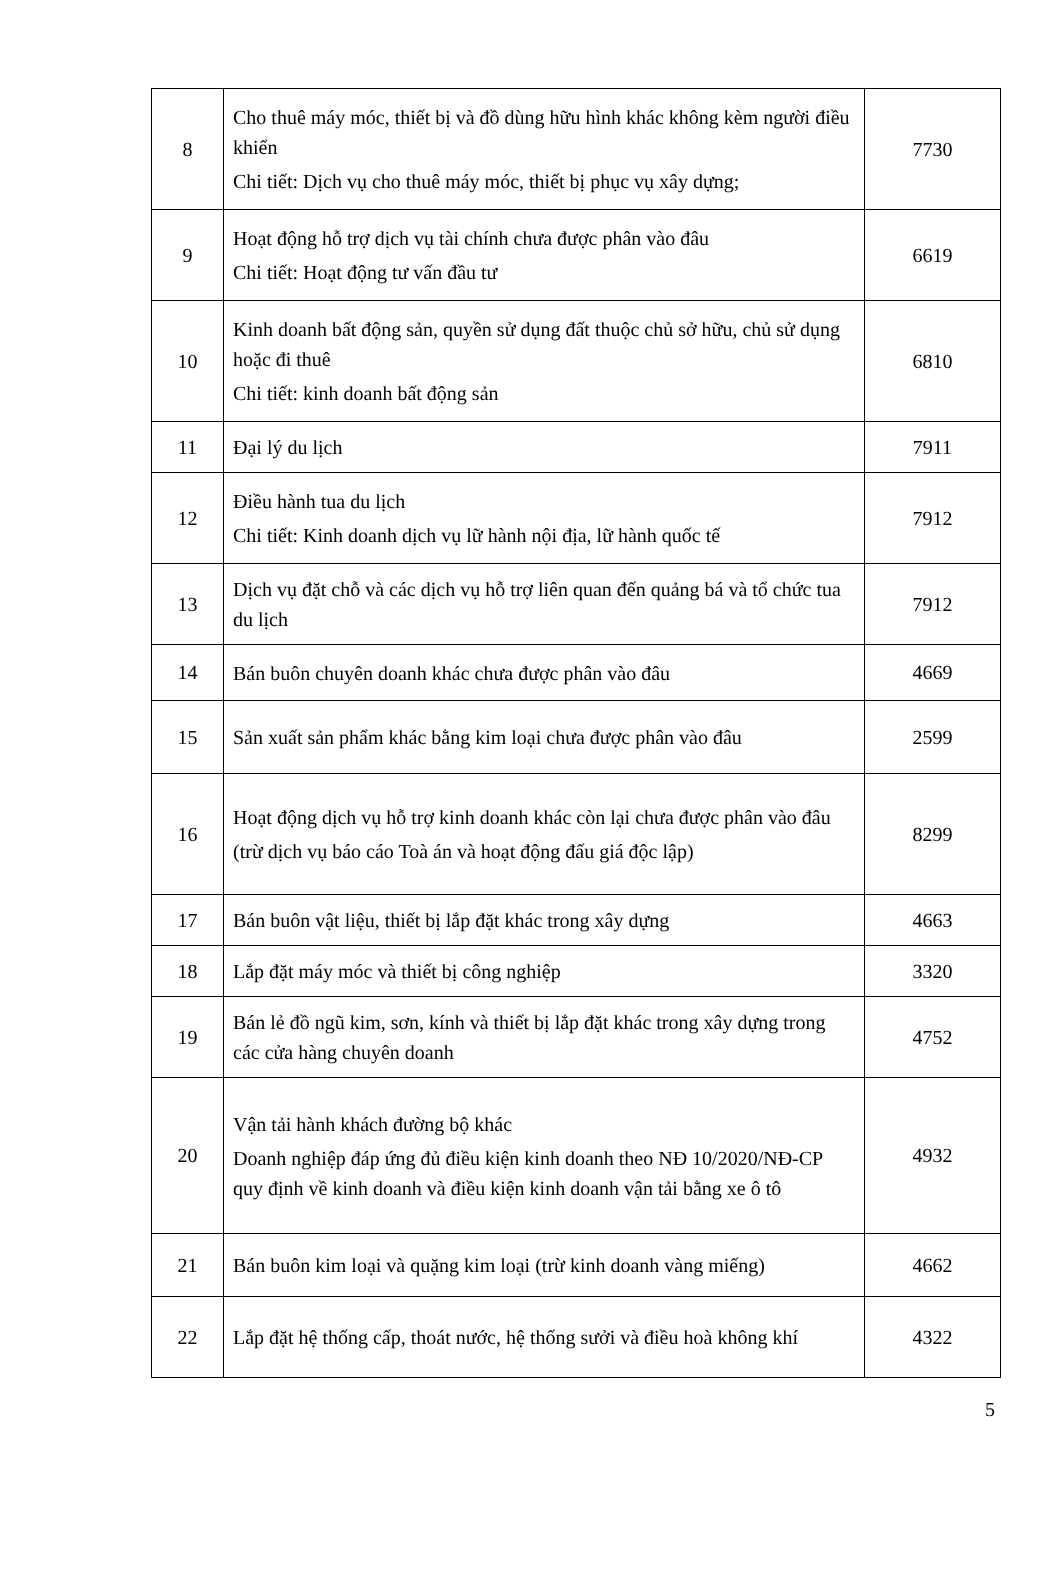| 8 | Cho thuê máy móc, thiết bị và đồ dùng hữu hình khác không kèm người điều khiển Chi tiết: Dịch vụ cho thuê máy móc, thiết bị phục vụ xây dựng; | 7730 |
| 9 | Hoạt động hỗ trợ dịch vụ tài chính chưa được phân vào đâu Chi tiết: Hoạt động tư vấn đầu tư | 6619 |
| 10 | Kinh doanh bất động sản, quyền sử dụng đất thuộc chủ sở hữu, chủ sử dụng hoặc đi thuê Chi tiết: kinh doanh bất động sản | 6810 |
| 11 | Đại lý du lịch | 7911 |
| 12 | Điều hành tua du lịch Chi tiết: Kinh doanh dịch vụ lữ hành nội địa, lữ hành quốc tế | 7912 |
| 13 | Dịch vụ đặt chỗ và các dịch vụ hỗ trợ liên quan đến quảng bá và tổ chức tua du lịch | 7912 |
| 14 | Bán buôn chuyên doanh khác chưa được phân vào đâu | 4669 |
| 15 | Sản xuất sản phẩm khác bằng kim loại chưa được phân vào đâu | 2599 |
| 16 | Hoạt động dịch vụ hỗ trợ kinh doanh khác còn lại chưa được phân vào đâu (trừ dịch vụ báo cáo Toà án và hoạt động đấu giá độc lập) | 8299 |
| 17 | Bán buôn vật liệu, thiết bị lắp đặt khác trong xây dựng | 4663 |
| 18 | Lắp đặt máy móc và thiết bị công nghiệp | 3320 |
| 19 | Bán lẻ đồ ngũ kim, sơn, kính và thiết bị lắp đặt khác trong xây dựng trong các cửa hàng chuyên doanh | 4752 |
| 20 | Vận tải hành khách đường bộ khác Doanh nghiệp đáp ứng đủ điều kiện kinh doanh theo NĐ 10/2020/NĐ-CP quy định về kinh doanh và điều kiện kinh doanh vận tải bằng xe ô tô | 4932 |
| 21 | Bán buôn kim loại và quặng kim loại (trừ kinh doanh vàng miếng) | 4662 |
| 22 | Lắp đặt hệ thống cấp, thoát nước, hệ thống sưởi và điều hoà không khí | 4322 |
5